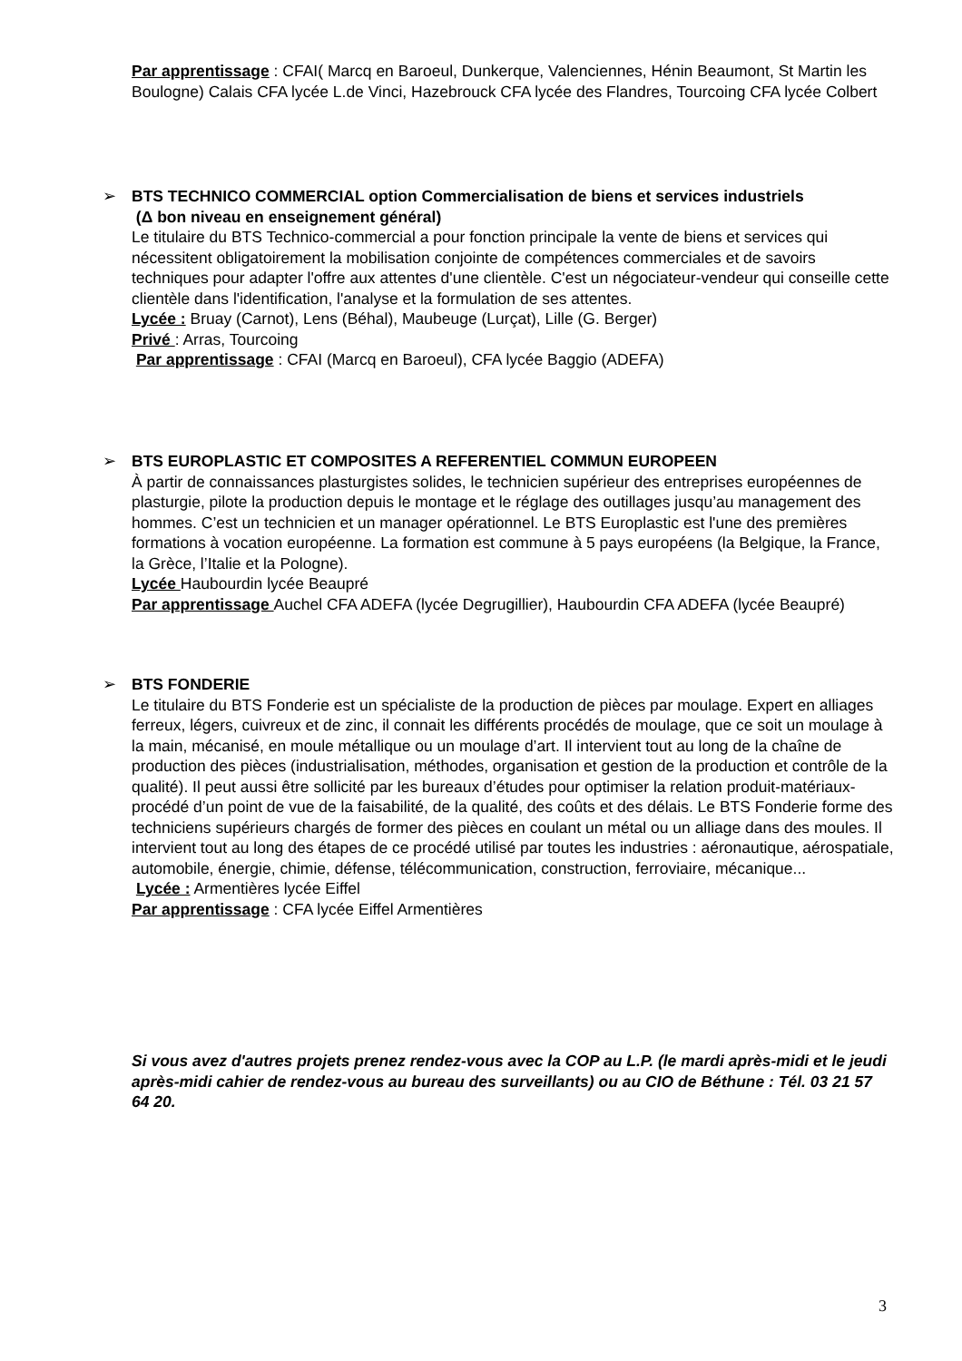Par apprentissage : CFAI( Marcq en Baroeul, Dunkerque, Valenciennes, Hénin Beaumont, St Martin les Boulogne) Calais CFA lycée L.de Vinci, Hazebrouck CFA lycée des Flandres, Tourcoing CFA lycée Colbert
➢ BTS TECHNICO COMMERCIAL option Commercialisation de biens et services industriels
(Δ bon niveau en enseignement général)
Le titulaire du BTS Technico-commercial a pour fonction principale la vente de biens et services qui nécessitent obligatoirement la mobilisation conjointe de compétences commerciales et de savoirs techniques pour adapter l'offre aux attentes d'une clientèle. C'est un négociateur-vendeur qui conseille cette clientèle dans l'identification, l'analyse et la formulation de ses attentes.
Lycée : Bruay (Carnot), Lens (Béhal), Maubeuge (Lurçat), Lille (G. Berger)
Privé : Arras, Tourcoing
Par apprentissage : CFAI (Marcq en Baroeul), CFA lycée Baggio (ADEFA)
➢ BTS EUROPLASTIC ET COMPOSITES A REFERENTIEL COMMUN EUROPEEN
À partir de connaissances plasturgistes solides, le technicien supérieur des entreprises européennes de plasturgie, pilote la production depuis le montage et le réglage des outillages jusqu’au management des hommes. C’est un technicien et un manager opérationnel. Le BTS Europlastic est l'une des premières formations à vocation européenne. La formation est commune à 5 pays européens (la Belgique, la France, la Grèce, l’Italie et la Pologne).
Lycée Haubourdin lycée Beaupré
Par apprentissage Auchel CFA ADEFA (lycée Degrugillier), Haubourdin CFA ADEFA (lycée Beaupré)
➢ BTS FONDERIE
Le titulaire du BTS Fonderie est un spécialiste de la production de pièces par moulage. Expert en alliages ferreux, légers, cuivreux et de zinc, il connait les différents procédés de moulage, que ce soit un moulage à la main, mécanisé, en moule métallique ou un moulage d’art. Il intervient tout au long de la chaîne de production des pièces (industrialisation, méthodes, organisation et gestion de la production et contrôle de la qualité). Il peut aussi être sollicité par les bureaux d’études pour optimiser la relation produit-matériaux-procédé d’un point de vue de la faisabilité, de la qualité, des coûts et des délais. Le BTS Fonderie forme des techniciens supérieurs chargés de former des pièces en coulant un métal ou un alliage dans des moules. Il intervient tout au long des étapes de ce procédé utilisé par toutes les industries : aéronautique, aérospatiale, automobile, énergie, chimie, défense, télécommunication, construction, ferroviaire, mécanique...
Lycée : Armentières lycée Eiffel
Par apprentissage : CFA lycée Eiffel Armentières
Si vous avez d'autres projets prenez rendez-vous avec la COP au L.P. (le mardi après-midi et le jeudi après-midi cahier de rendez-vous au bureau des surveillants) ou au CIO de Béthune : Tél. 03 21 57 64 20.
3